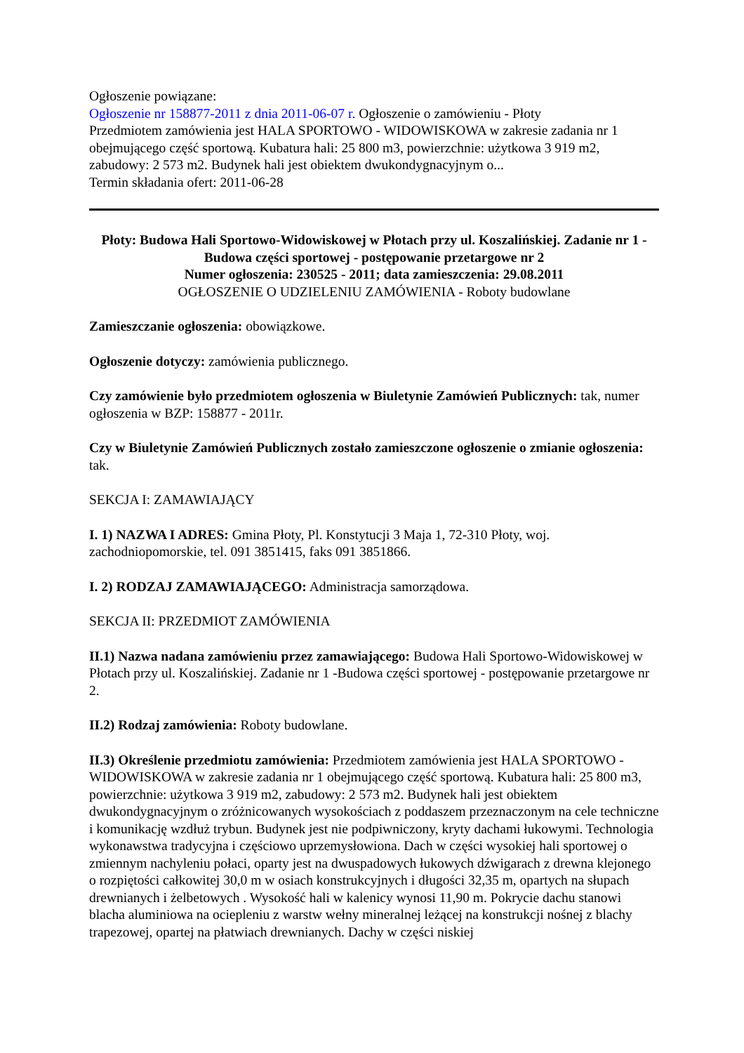Ogłoszenie powiązane:
Ogłoszenie nr 158877-2011 z dnia 2011-06-07 r. Ogłoszenie o zamówieniu - Płoty
Przedmiotem zamówienia jest HALA SPORTOWO - WIDOWISKOWA w zakresie zadania nr 1 obejmującego część sportową. Kubatura hali: 25 800 m3, powierzchnie: użytkowa 3 919 m2, zabudowy: 2 573 m2. Budynek hali jest obiektem dwukondygnacyjnym o...
Termin składania ofert: 2011-06-28
Płoty: Budowa Hali Sportowo-Widowiskowej w Płotach przy ul. Koszalińskiej. Zadanie nr 1 -Budowa części sportowej - postępowanie przetargowe nr 2
Numer ogłoszenia: 230525 - 2011; data zamieszczenia: 29.08.2011
OGŁOSZENIE O UDZIELENIU ZAMÓWIENIA - Roboty budowlane
Zamieszczanie ogłoszenia: obowiązkowe.
Ogłoszenie dotyczy: zamówienia publicznego.
Czy zamówienie było przedmiotem ogłoszenia w Biuletynie Zamówień Publicznych: tak, numer ogłoszenia w BZP: 158877 - 2011r.
Czy w Biuletynie Zamówień Publicznych zostało zamieszczone ogłoszenie o zmianie ogłoszenia: tak.
SEKCJA I: ZAMAWIAJĄCY
I. 1) NAZWA I ADRES: Gmina Płoty, Pl. Konstytucji 3 Maja 1, 72-310 Płoty, woj. zachodniopomorskie, tel. 091 3851415, faks 091 3851866.
I. 2) RODZAJ ZAMAWIAJĄCEGO: Administracja samorządowa.
SEKCJA II: PRZEDMIOT ZAMÓWIENIA
II.1) Nazwa nadana zamówieniu przez zamawiającego: Budowa Hali Sportowo-Widowiskowej w Płotach przy ul. Koszalińskiej. Zadanie nr 1 -Budowa części sportowej - postępowanie przetargowe nr 2.
II.2) Rodzaj zamówienia: Roboty budowlane.
II.3) Określenie przedmiotu zamówienia: Przedmiotem zamówienia jest HALA SPORTOWO - WIDOWISKOWA w zakresie zadania nr 1 obejmującego część sportową. Kubatura hali: 25 800 m3, powierzchnie: użytkowa 3 919 m2, zabudowy: 2 573 m2. Budynek hali jest obiektem dwukondygnacyjnym o zróżnicowanych wysokościach z poddaszem przeznaczonym na cele techniczne i komunikację wzdłuż trybun. Budynek jest nie podpiwniczony, kryty dachami łukowymi. Technologia wykonawstwa tradycyjna i częściowo uprzemysłowiona. Dach w części wysokiej hali sportowej o zmiennym nachyleniu połaci, oparty jest na dwuspadowych łukowych dźwigarach z drewna klejonego o rozpiętości całkowitej 30,0 m w osiach konstrukcyjnych i długości 32,35 m, opartych na słupach drewnianych i żelbetowych . Wysokość hali w kalenicy wynosi 11,90 m. Pokrycie dachu stanowi blacha aluminiowa na ociepleniu z warstw wełny mineralnej leżącej na konstrukcji nośnej z blachy trapezowej, opartej na płatwiach drewnianych. Dachy w części niskiej